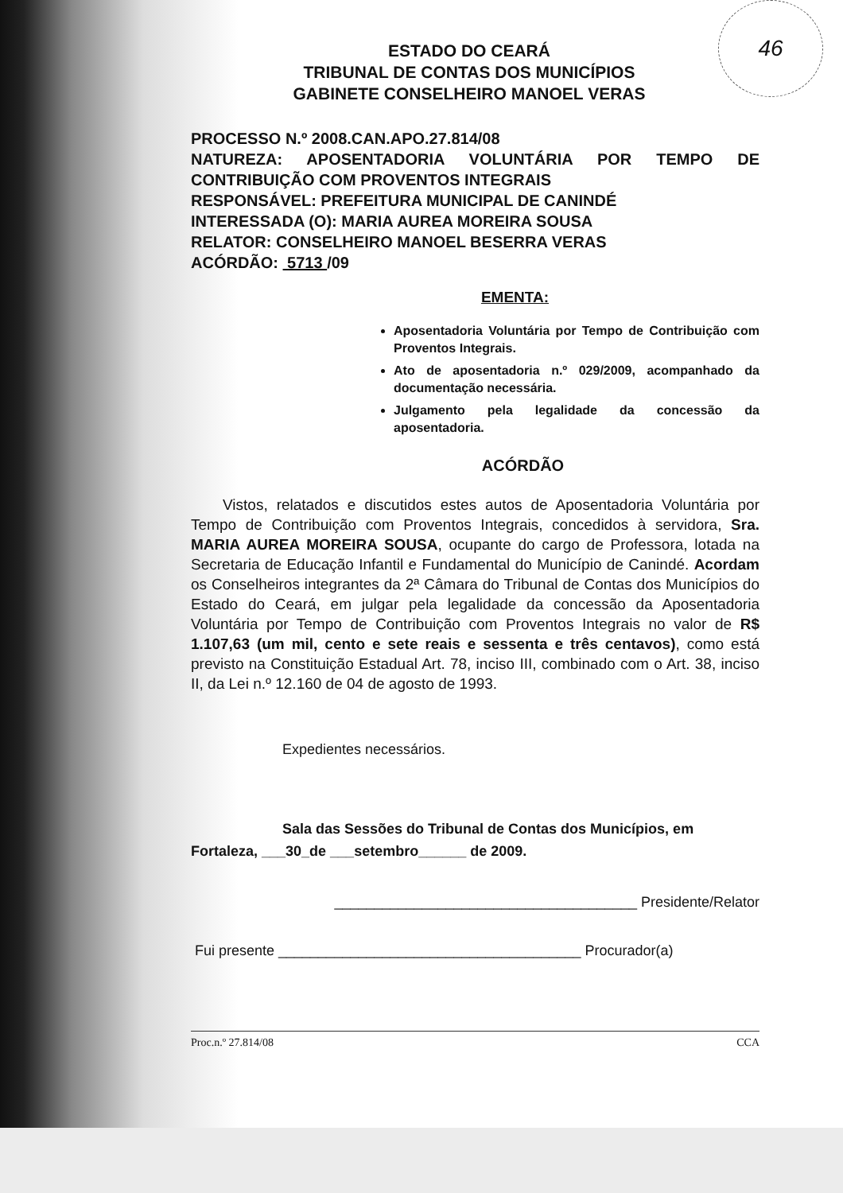46
ESTADO DO CEARÁ
TRIBUNAL DE CONTAS DOS MUNICÍPIOS
GABINETE CONSELHEIRO MANOEL VERAS
PROCESSO N.º 2008.CAN.APO.27.814/08
NATUREZA: APOSENTADORIA VOLUNTÁRIA POR TEMPO DE CONTRIBUIÇÃO COM PROVENTOS INTEGRAIS
RESPONSÁVEL: PREFEITURA MUNICIPAL DE CANINDÉ
INTERESSADA (O): MARIA AUREA MOREIRA SOUSA
RELATOR: CONSELHEIRO MANOEL BESERRA VERAS
ACÓRDÃO: 5713 /09
EMENTA:
Aposentadoria Voluntária por Tempo de Contribuição com Proventos Integrais.
Ato de aposentadoria n.º 029/2009, acompanhado da documentação necessária.
Julgamento pela legalidade da concessão da aposentadoria.
ACÓRDÃO
Vistos, relatados e discutidos estes autos de Aposentadoria Voluntária por Tempo de Contribuição com Proventos Integrais, concedidos à servidora, Sra. MARIA AUREA MOREIRA SOUSA, ocupante do cargo de Professora, lotada na Secretaria de Educação Infantil e Fundamental do Município de Canindé. Acordam os Conselheiros integrantes da 2ª Câmara do Tribunal de Contas dos Municípios do Estado do Ceará, em julgar pela legalidade da concessão da Aposentadoria Voluntária por Tempo de Contribuição com Proventos Integrais no valor de R$ 1.107,63 (um mil, cento e sete reais e sessenta e três centavos), como está previsto na Constituição Estadual Art. 78, inciso III, combinado com o Art. 38, inciso II, da Lei n.º 12.160 de 04 de agosto de 1993.
Expedientes necessários.
Sala das Sessões do Tribunal de Contas dos Municípios, em
Fortaleza, ___30_de ___setembro______ de 2009.
______________________________________ Presidente/Relator
Fui presente ______________________________________ Procurador(a)
Proc.n.º 27.814/08 CCA